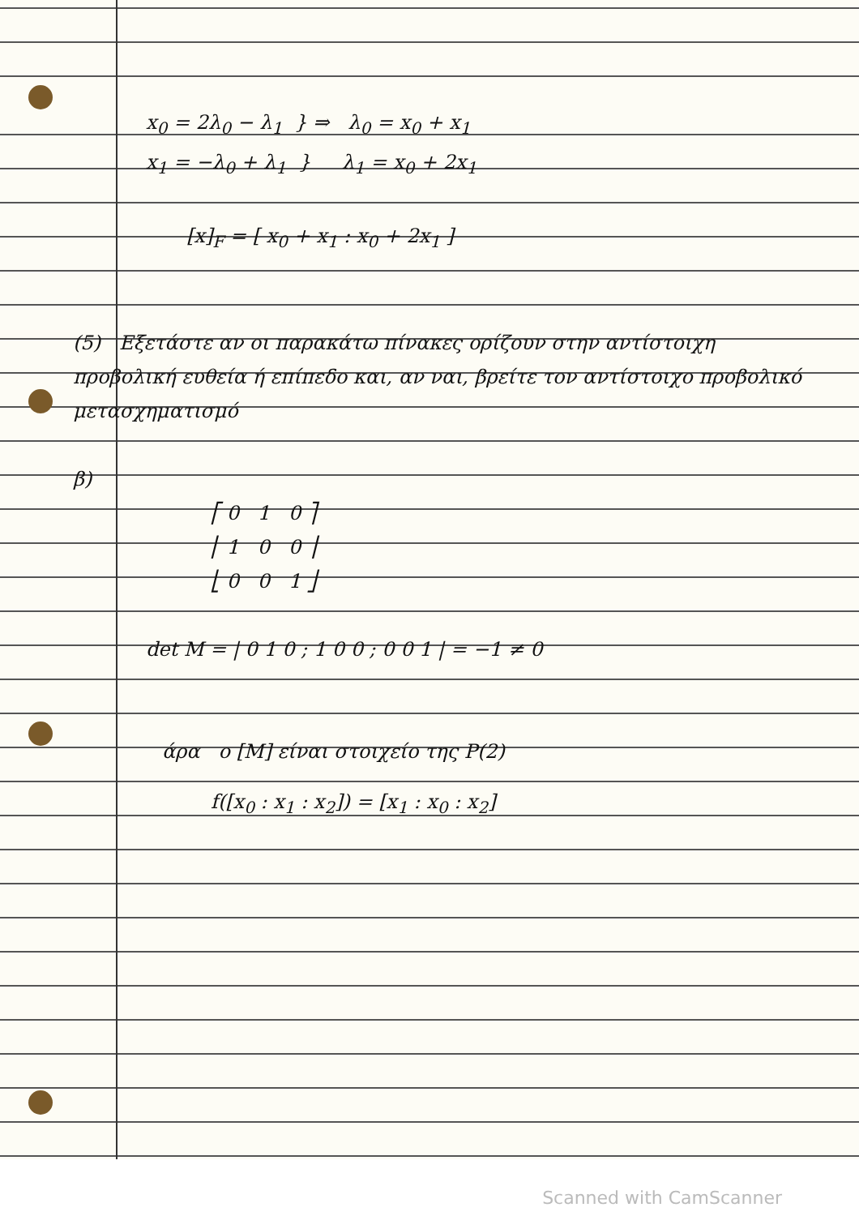x<sub>0</sub> = 2λ<sub>0</sub> − λ<sub>1</sub> } ⇒ λ<sub>0</sub> = x<sub>0</sub> + x<sub>1</sub>
x<sub>1</sub> = −λ<sub>0</sub> + λ<sub>1</sub> } λ<sub>1</sub> = x<sub>0</sub> + 2x<sub>1</sub>
[x]<sub>F</sub> = [ x<sub>0</sub> + x<sub>1</sub> : x<sub>0</sub> + 2x<sub>1</sub> ]
(5) Εξετάστε αν οι παρακάτω πίνακες ορίζουν στην αντίστοιχη προβολική ευθεία ή επίπεδο και, αν ναι, βρείτε τον αντίστοιχο προβολικό μετασχηματισμό
β)
⎡ 0 1 0 ⎤
⎢ 1 0 0 ⎥
⎣ 0 0 1 ⎦
det M = | 0 1 0 ; 1 0 0 ; 0 0 1 | = −1 ≠ 0
άρα ο [M] είναι στοιχείο της P(2)
f([x<sub>0</sub> : x<sub>1</sub> : x<sub>2</sub>]) = [x<sub>1</sub> : x<sub>0</sub> : x<sub>2</sub>]
Scanned with CamScanner